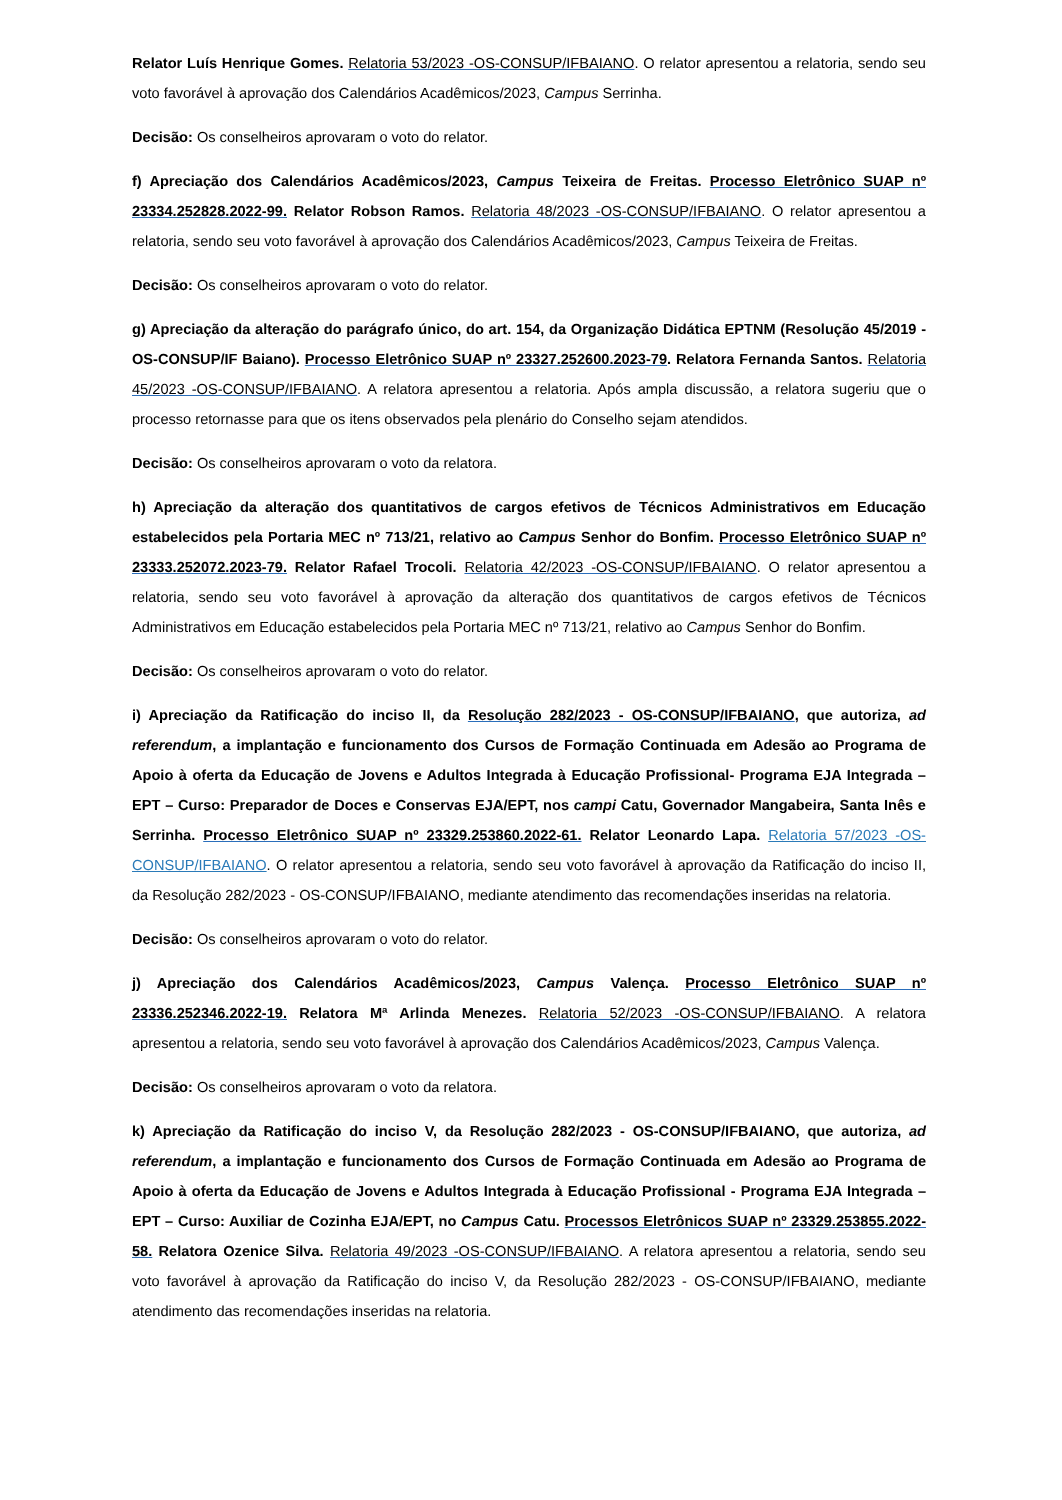Relator Luís Henrique Gomes. Relatoria 53/2023 -OS-CONSUP/IFBAIANO. O relator apresentou a relatoria, sendo seu voto favorável à aprovação dos Calendários Acadêmicos/2023, Campus Serrinha.
Decisão: Os conselheiros aprovaram o voto do relator.
f) Apreciação dos Calendários Acadêmicos/2023, Campus Teixeira de Freitas. Processo Eletrônico SUAP nº 23334.252828.2022-99. Relator Robson Ramos. Relatoria 48/2023 -OS-CONSUP/IFBAIANO. O relator apresentou a relatoria, sendo seu voto favorável à aprovação dos Calendários Acadêmicos/2023, Campus Teixeira de Freitas.
Decisão: Os conselheiros aprovaram o voto do relator.
g) Apreciação da alteração do parágrafo único, do art. 154, da Organização Didática EPTNM (Resolução 45/2019 -OS-CONSUP/IF Baiano). Processo Eletrônico SUAP nº 23327.252600.2023-79. Relatora Fernanda Santos. Relatoria 45/2023 -OS-CONSUP/IFBAIANO. A relatora apresentou a relatoria. Após ampla discussão, a relatora sugeriu que o processo retornasse para que os itens observados pela plenário do Conselho sejam atendidos.
Decisão: Os conselheiros aprovaram o voto da relatora.
h) Apreciação da alteração dos quantitativos de cargos efetivos de Técnicos Administrativos em Educação estabelecidos pela Portaria MEC nº 713/21, relativo ao Campus Senhor do Bonfim. Processo Eletrônico SUAP nº 23333.252072.2023-79. Relator Rafael Trocoli. Relatoria 42/2023 -OS-CONSUP/IFBAIANO. O relator apresentou a relatoria, sendo seu voto favorável à aprovação da alteração dos quantitativos de cargos efetivos de Técnicos Administrativos em Educação estabelecidos pela Portaria MEC nº 713/21, relativo ao Campus Senhor do Bonfim.
Decisão: Os conselheiros aprovaram o voto do relator.
i) Apreciação da Ratificação do inciso II, da Resolução 282/2023 - OS-CONSUP/IFBAIANO, que autoriza, ad referendum, a implantação e funcionamento dos Cursos de Formação Continuada em Adesão ao Programa de Apoio à oferta da Educação de Jovens e Adultos Integrada à Educação Profissional- Programa EJA Integrada – EPT – Curso: Preparador de Doces e Conservas EJA/EPT, nos campi Catu, Governador Mangabeira, Santa Inês e Serrinha. Processo Eletrônico SUAP nº 23329.253860.2022-61. Relator Leonardo Lapa. Relatoria 57/2023 -OS-CONSUP/IFBAIANO. O relator apresentou a relatoria, sendo seu voto favorável à aprovação da Ratificação do inciso II, da Resolução 282/2023 - OS-CONSUP/IFBAIANO, mediante atendimento das recomendações inseridas na relatoria.
Decisão: Os conselheiros aprovaram o voto do relator.
j) Apreciação dos Calendários Acadêmicos/2023, Campus Valença. Processo Eletrônico SUAP nº 23336.252346.2022-19. Relatora Mª Arlinda Menezes. Relatoria 52/2023 -OS-CONSUP/IFBAIANO. A relatora apresentou a relatoria, sendo seu voto favorável à aprovação dos Calendários Acadêmicos/2023, Campus Valença.
Decisão: Os conselheiros aprovaram o voto da relatora.
k) Apreciação da Ratificação do inciso V, da Resolução 282/2023 - OS-CONSUP/IFBAIANO, que autoriza, ad referendum, a implantação e funcionamento dos Cursos de Formação Continuada em Adesão ao Programa de Apoio à oferta da Educação de Jovens e Adultos Integrada à Educação Profissional - Programa EJA Integrada – EPT – Curso: Auxiliar de Cozinha EJA/EPT, no Campus Catu. Processos Eletrônicos SUAP nº 23329.253855.2022-58. Relatora Ozenice Silva. Relatoria 49/2023 -OS-CONSUP/IFBAIANO. A relatora apresentou a relatoria, sendo seu voto favorável à aprovação da Ratificação do inciso V, da Resolução 282/2023 - OS-CONSUP/IFBAIANO, mediante atendimento das recomendações inseridas na relatoria.